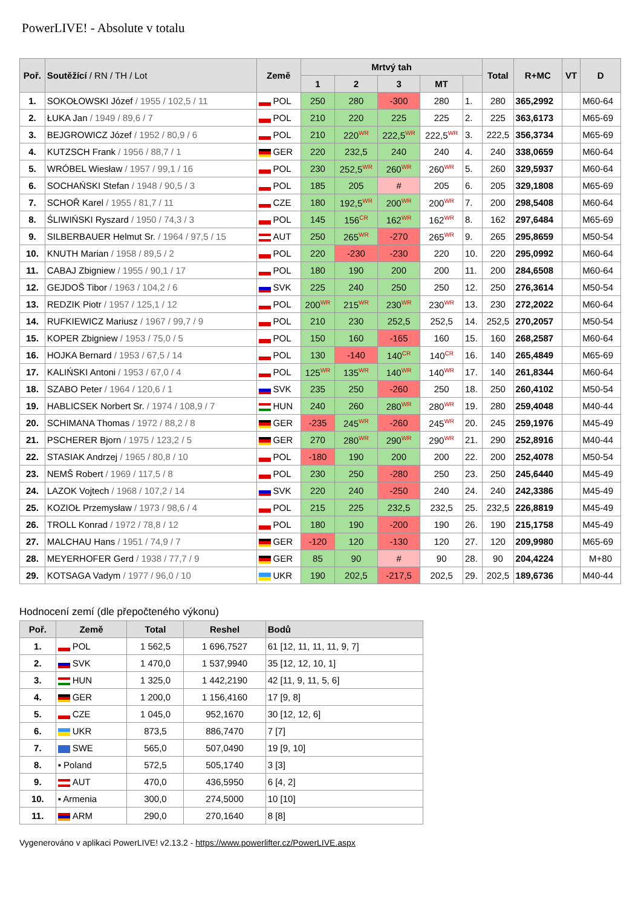PowerLIVE! - Absolute v totalu
| Poř. | Soutěžící / RN / TH / Lot | Země | Mrtvý tah | | | | | Total | R+MC | VT | D |
| --- | --- | --- | --- | --- | --- | --- | --- | --- | --- | --- | --- |
| | | | 1 | 2 | 3 | MT | | | | | |
| 1. | SOKOŁOWSKI Józef / 1955 / 102,5 / 11 | POL | 250 | 280 | -300 | 280 | 1. | 280 | 365,2992 | | M60-64 |
| 2. | ŁUKA Jan / 1949 / 89,6 / 7 | POL | 210 | 220 | 225 | 225 | 2. | 225 | 363,6173 | | M65-69 |
| 3. | BEJGROWICZ Józef / 1952 / 80,9 / 6 | POL | 210 | 220<sup>WR</sup> | 222,5<sup>WR</sup> | 222,5<sup>WR</sup> | 3. | 222,5 | 356,3734 | | M65-69 |
| 4. | KUTZSCH Frank / 1956 / 88,7 / 1 | GER | 220 | 232,5 | 240 | 240 | 4. | 240 | 338,0659 | | M60-64 |
| 5. | WRÓBEL Wiesław / 1957 / 99,1 / 16 | POL | 230 | 252,5<sup>WR</sup> | 260<sup>WR</sup> | 260<sup>WR</sup> | 5. | 260 | 329,5937 | | M60-64 |
| 6. | SOCHAŃSKI Stefan / 1948 / 90,5 / 3 | POL | 185 | 205 | # | 205 | 6. | 205 | 329,1808 | | M65-69 |
| 7. | SCHOŘ Karel / 1955 / 81,7 / 11 | CZE | 180 | 192,5<sup>WR</sup> | 200<sup>WR</sup> | 200<sup>WR</sup> | 7. | 200 | 298,5408 | | M60-64 |
| 8. | ŚLIWIŃSKI Ryszard / 1950 / 74,3 / 3 | POL | 145 | 156<sup>CR</sup> | 162<sup>WR</sup> | 162<sup>WR</sup> | 8. | 162 | 297,6484 | | M65-69 |
| 9. | SILBERBAUER Helmut Sr. / 1964 / 97,5 / 15 | AUT | 250 | 265<sup>WR</sup> | -270 | 265<sup>WR</sup> | 9. | 265 | 295,8659 | | M50-54 |
| 10. | KNUTH Marian / 1958 / 89,5 / 2 | POL | 220 | -230 | -230 | 220 | 10. | 220 | 295,0992 | | M60-64 |
| 11. | CABAJ Zbigniew / 1955 / 90,1 / 17 | POL | 180 | 190 | 200 | 200 | 11. | 200 | 284,6508 | | M60-64 |
| 12. | GEJDOŠ Tibor / 1963 / 104,2 / 6 | SVK | 225 | 240 | 250 | 250 | 12. | 250 | 276,3614 | | M50-54 |
| 13. | REDZIK Piotr / 1957 / 125,1 / 12 | POL | 200<sup>WR</sup> | 215<sup>WR</sup> | 230<sup>WR</sup> | 230<sup>WR</sup> | 13. | 230 | 272,2022 | | M60-64 |
| 14. | RUFKIEWICZ Mariusz / 1967 / 99,7 / 9 | POL | 210 | 230 | 252,5 | 252,5 | 14. | 252,5 | 270,2057 | | M50-54 |
| 15. | KOPER Zbigniew / 1953 / 75,0 / 5 | POL | 150 | 160 | -165 | 160 | 15. | 160 | 268,2587 | | M60-64 |
| 16. | HOJKA Bernard / 1953 / 67,5 / 14 | POL | 130 | -140 | 140<sup>CR</sup> | 140<sup>CR</sup> | 16. | 140 | 265,4849 | | M65-69 |
| 17. | KALIŃSKI Antoni / 1953 / 67,0 / 4 | POL | 125<sup>WR</sup> | 135<sup>WR</sup> | 140<sup>WR</sup> | 140<sup>WR</sup> | 17. | 140 | 261,8344 | | M60-64 |
| 18. | SZABO Peter / 1964 / 120,6 / 1 | SVK | 235 | 250 | -260 | 250 | 18. | 250 | 260,4102 | | M50-54 |
| 19. | HABLICSEK Norbert Sr. / 1974 / 108,9 / 7 | HUN | 240 | 260 | 280<sup>WR</sup> | 280<sup>WR</sup> | 19. | 280 | 259,4048 | | M40-44 |
| 20. | SCHIMANA Thomas / 1972 / 88,2 / 8 | GER | -235 | 245<sup>WR</sup> | -260 | 245<sup>WR</sup> | 20. | 245 | 259,1976 | | M45-49 |
| 21. | PSCHERER Bjorn / 1975 / 123,2 / 5 | GER | 270 | 280<sup>WR</sup> | 290<sup>WR</sup> | 290<sup>WR</sup> | 21. | 290 | 252,8916 | | M40-44 |
| 22. | STASIAK Andrzej / 1965 / 80,8 / 10 | POL | -180 | 190 | 200 | 200 | 22. | 200 | 252,4078 | | M50-54 |
| 23. | NEMŠ Robert / 1969 / 117,5 / 8 | POL | 230 | 250 | -280 | 250 | 23. | 250 | 245,6440 | | M45-49 |
| 24. | LAZOK Vojtech / 1968 / 107,2 / 14 | SVK | 220 | 240 | -250 | 240 | 24. | 240 | 242,3386 | | M45-49 |
| 25. | KOZIOŁ Przemysław / 1973 / 98,6 / 4 | POL | 215 | 225 | 232,5 | 232,5 | 25. | 232,5 | 226,8819 | | M45-49 |
| 26. | TROLL Konrad / 1972 / 78,8 / 12 | POL | 180 | 190 | -200 | 190 | 26. | 190 | 215,1758 | | M45-49 |
| 27. | MALCHAU Hans / 1951 / 74,9 / 7 | GER | -120 | 120 | -130 | 120 | 27. | 120 | 209,9980 | | M65-69 |
| 28. | MEYERHOFER Gerd / 1938 / 77,7 / 9 | GER | 85 | 90 | # | 90 | 28. | 90 | 204,4224 | | M+80 |
| 29. | KOTSAGA Vadym / 1977 / 96,0 / 10 | UKR | 190 | 202,5 | -217,5 | 202,5 | 29. | 202,5 | 189,6736 | | M40-44 |
Hodnocení zemí (dle přepočteného výkonu)
| Poř. | Země | Total | Reshel | Bodů |
| --- | --- | --- | --- | --- |
| 1. | POL | 1 562,5 | 1 696,7527 | 61 [12, 11, 11, 11, 9, 7] |
| 2. | SVK | 1 470,0 | 1 537,9940 | 35 [12, 12, 10, 1] |
| 3. | HUN | 1 325,0 | 1 442,2190 | 42 [11, 9, 11, 5, 6] |
| 4. | GER | 1 200,0 | 1 156,4160 | 17 [9, 8] |
| 5. | CZE | 1 045,0 | 952,1670 | 30 [12, 12, 6] |
| 6. | UKR | 873,5 | 886,7470 | 7 [7] |
| 7. | SWE | 565,0 | 507,0490 | 19 [9, 10] |
| 8. | ▪ Poland | 572,5 | 505,1740 | 3 [3] |
| 9. | AUT | 470,0 | 436,5950 | 6 [4, 2] |
| 10. | ▪ Armenia | 300,0 | 274,5000 | 10 [10] |
| 11. | ARM | 290,0 | 270,1640 | 8 [8] |
Vygenerováno v aplikaci PowerLIVE! v2.13.2 - https://www.powerlifter.cz/PowerLIVE.aspx